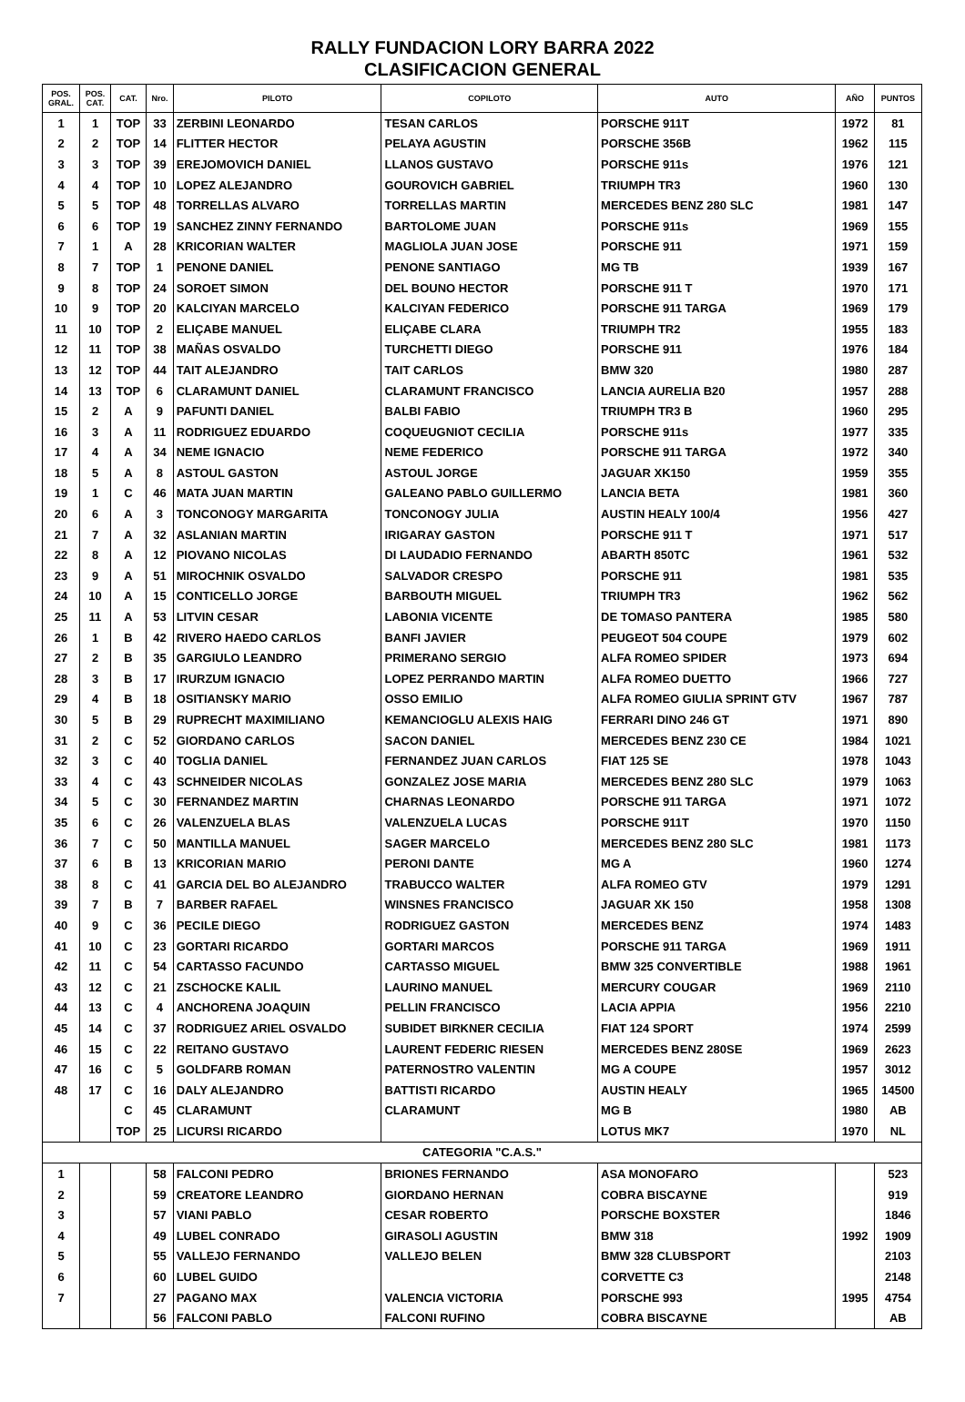RALLY FUNDACION LORY BARRA 2022
CLASIFICACION GENERAL
| POS. GRAL. | POS. CAT. | CAT. | Nro. | PILOTO | COPILOTO | AUTO | AÑO | PUNTOS |
| --- | --- | --- | --- | --- | --- | --- | --- | --- |
| 1 | 1 | TOP | 33 | ZERBINI LEONARDO | TESAN CARLOS | PORSCHE 911T | 1972 | 81 |
| 2 | 2 | TOP | 14 | FLITTER HECTOR | PELAYA AGUSTIN | PORSCHE 356B | 1962 | 115 |
| 3 | 3 | TOP | 39 | EREJOMOVICH DANIEL | LLANOS GUSTAVO | PORSCHE 911s | 1976 | 121 |
| 4 | 4 | TOP | 10 | LOPEZ ALEJANDRO | GOUROVICH GABRIEL | TRIUMPH TR3 | 1960 | 130 |
| 5 | 5 | TOP | 48 | TORRELLAS ALVARO | TORRELLAS MARTIN | MERCEDES BENZ 280 SLC | 1981 | 147 |
| 6 | 6 | TOP | 19 | SANCHEZ ZINNY FERNANDO | BARTOLOME JUAN | PORSCHE 911s | 1969 | 155 |
| 7 | 1 | A | 28 | KRICORIAN WALTER | MAGLIOLA JUAN JOSE | PORSCHE 911 | 1971 | 159 |
| 8 | 7 | TOP | 1 | PENONE DANIEL | PENONE SANTIAGO | MG TB | 1939 | 167 |
| 9 | 8 | TOP | 24 | SOROET SIMON | DEL BOUNO HECTOR | PORSCHE 911 T | 1970 | 171 |
| 10 | 9 | TOP | 20 | KALCIYAN MARCELO | KALCIYAN FEDERICO | PORSCHE 911 TARGA | 1969 | 179 |
| 11 | 10 | TOP | 2 | ELIÇABE MANUEL | ELIÇABE CLARA | TRIUMPH TR2 | 1955 | 183 |
| 12 | 11 | TOP | 38 | MAÑAS OSVALDO | TURCHETTI DIEGO | PORSCHE 911 | 1976 | 184 |
| 13 | 12 | TOP | 44 | TAIT ALEJANDRO | TAIT CARLOS | BMW 320 | 1980 | 287 |
| 14 | 13 | TOP | 6 | CLARAMUNT DANIEL | CLARAMUNT FRANCISCO | LANCIA AURELIA B20 | 1957 | 288 |
| 15 | 2 | A | 9 | PAFUNTI DANIEL | BALBI FABIO | TRIUMPH TR3 B | 1960 | 295 |
| 16 | 3 | A | 11 | RODRIGUEZ EDUARDO | COQUEUGNIOT CECILIA | PORSCHE 911s | 1977 | 335 |
| 17 | 4 | A | 34 | NEME IGNACIO | NEME FEDERICO | PORSCHE 911 TARGA | 1972 | 340 |
| 18 | 5 | A | 8 | ASTOUL GASTON | ASTOUL JORGE | JAGUAR XK150 | 1959 | 355 |
| 19 | 1 | C | 46 | MATA JUAN MARTIN | GALEANO PABLO GUILLERMO | LANCIA BETA | 1981 | 360 |
| 20 | 6 | A | 3 | TONCONOGY MARGARITA | TONCONOGY JULIA | AUSTIN HEALY 100/4 | 1956 | 427 |
| 21 | 7 | A | 32 | ASLANIAN MARTIN | IRIGARAY GASTON | PORSCHE 911 T | 1971 | 517 |
| 22 | 8 | A | 12 | PIOVANO NICOLAS | DI LAUDADIO FERNANDO | ABARTH 850TC | 1961 | 532 |
| 23 | 9 | A | 51 | MIROCHNIK OSVALDO | SALVADOR CRESPO | PORSCHE 911 | 1981 | 535 |
| 24 | 10 | A | 15 | CONTICELLO JORGE | BARBOUTH MIGUEL | TRIUMPH TR3 | 1962 | 562 |
| 25 | 11 | A | 53 | LITVIN CESAR | LABONIA VICENTE | DE TOMASO PANTERA | 1985 | 580 |
| 26 | 1 | B | 42 | RIVERO HAEDO CARLOS | BANFI JAVIER | PEUGEOT 504 COUPE | 1979 | 602 |
| 27 | 2 | B | 35 | GARGIULO LEANDRO | PRIMERANO SERGIO | ALFA ROMEO SPIDER | 1973 | 694 |
| 28 | 3 | B | 17 | IRURZUM IGNACIO | LOPEZ PERRANDO MARTIN | ALFA ROMEO DUETTO | 1966 | 727 |
| 29 | 4 | B | 18 | OSITIANSKY MARIO | OSSO EMILIO | ALFA ROMEO GIULIA SPRINT GTV | 1967 | 787 |
| 30 | 5 | B | 29 | RUPRECHT MAXIMILIANO | KEMANCIOGLU ALEXIS HAIG | FERRARI DINO 246 GT | 1971 | 890 |
| 31 | 2 | C | 52 | GIORDANO CARLOS | SACON DANIEL | MERCEDES BENZ 230 CE | 1984 | 1021 |
| 32 | 3 | C | 40 | TOGLIA DANIEL | FERNANDEZ JUAN CARLOS | FIAT 125 SE | 1978 | 1043 |
| 33 | 4 | C | 43 | SCHNEIDER NICOLAS | GONZALEZ JOSE MARIA | MERCEDES BENZ 280 SLC | 1979 | 1063 |
| 34 | 5 | C | 30 | FERNANDEZ MARTIN | CHARNAS LEONARDO | PORSCHE 911 TARGA | 1971 | 1072 |
| 35 | 6 | C | 26 | VALENZUELA BLAS | VALENZUELA LUCAS | PORSCHE 911T | 1970 | 1150 |
| 36 | 7 | C | 50 | MANTILLA MANUEL | SAGER MARCELO | MERCEDES BENZ 280 SLC | 1981 | 1173 |
| 37 | 6 | B | 13 | KRICORIAN MARIO | PERONI DANTE | MG A | 1960 | 1274 |
| 38 | 8 | C | 41 | GARCIA DEL BO ALEJANDRO | TRABUCCO WALTER | ALFA ROMEO GTV | 1979 | 1291 |
| 39 | 7 | B | 7 | BARBER RAFAEL | WINSNES FRANCISCO | JAGUAR XK 150 | 1958 | 1308 |
| 40 | 9 | C | 36 | PECILE DIEGO | RODRIGUEZ GASTON | MERCEDES BENZ | 1974 | 1483 |
| 41 | 10 | C | 23 | GORTARI RICARDO | GORTARI MARCOS | PORSCHE 911 TARGA | 1969 | 1911 |
| 42 | 11 | C | 54 | CARTASSO FACUNDO | CARTASSO MIGUEL | BMW 325 CONVERTIBLE | 1988 | 1961 |
| 43 | 12 | C | 21 | ZSCHOCKE KALIL | LAURINO MANUEL | MERCURY COUGAR | 1969 | 2110 |
| 44 | 13 | C | 4 | ANCHORENA JOAQUIN | PELLIN FRANCISCO | LACIA APPIA | 1956 | 2210 |
| 45 | 14 | C | 37 | RODRIGUEZ ARIEL OSVALDO | SUBIDET BIRKNER CECILIA | FIAT 124 SPORT | 1974 | 2599 |
| 46 | 15 | C | 22 | REITANO GUSTAVO | LAURENT FEDERIC RIESEN | MERCEDES BENZ 280SE | 1969 | 2623 |
| 47 | 16 | C | 5 | GOLDFARB ROMAN | PATERNOSTRO VALENTIN | MG A COUPE | 1957 | 3012 |
| 48 | 17 | C | 16 | DALY ALEJANDRO | BATTISTI RICARDO | AUSTIN HEALY | 1965 | 14500 |
| | | C | 45 | CLARAMUNT | CLARAMUNT | MG B | 1980 | AB |
| | | TOP | 25 | LICURSI RICARDO | | LOTUS MK7 | 1970 | NL |
| CATEGORIA "C.A.S." | | | | | | | | |
| 1 | | | 58 | FALCONI PEDRO | BRIONES FERNANDO | ASA MONOFARO | | 523 |
| 2 | | | 59 | CREATORE LEANDRO | GIORDANO HERNAN | COBRA BISCAYNE | | 919 |
| 3 | | | 57 | VIANI PABLO | CESAR ROBERTO | PORSCHE BOXSTER | | 1846 |
| 4 | | | 49 | LUBEL CONRADO | GIRASOLI AGUSTIN | BMW 318 | 1992 | 1909 |
| 5 | | | 55 | VALLEJO FERNANDO | VALLEJO BELEN | BMW 328 CLUBSPORT | | 2103 |
| 6 | | | 60 | LUBEL GUIDO | | CORVETTE C3 | | 2148 |
| 7 | | | 27 | PAGANO MAX | VALENCIA VICTORIA | PORSCHE 993 | 1995 | 4754 |
| | | | 56 | FALCONI PABLO | FALCONI RUFINO | COBRA BISCAYNE | | AB |